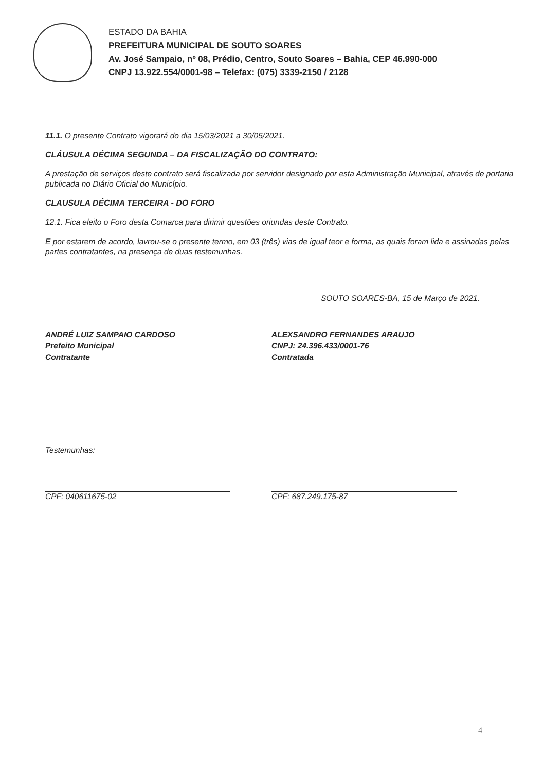ESTADO DA BAHIA
PREFEITURA MUNICIPAL DE SOUTO SOARES
Av. José Sampaio, nº 08, Prédio, Centro, Souto Soares – Bahia, CEP 46.990-000
CNPJ 13.922.554/0001-98 – Telefax: (075) 3339-2150 / 2128
11.1. O presente Contrato vigorará do dia 15/03/2021 a 30/05/2021.
CLÁUSULA DÉCIMA SEGUNDA – DA FISCALIZAÇÃO DO CONTRATO:
A prestação de serviços deste contrato será fiscalizada por servidor designado por esta Administração Municipal, através de portaria publicada no Diário Oficial do Município.
CLAUSULA DÉCIMA TERCEIRA - DO FORO
12.1. Fica eleito o Foro desta Comarca para dirimir questões oriundas deste Contrato.
E por estarem de acordo, lavrou-se o presente termo, em 03 (três) vias de igual teor e forma, as quais foram lida e assinadas pelas partes contratantes, na presença de duas testemunhas.
SOUTO SOARES-BA, 15 de Março de 2021.
ANDRÉ LUIZ SAMPAIO CARDOSO
Prefeito Municipal
Contratante
ALEXSANDRO FERNANDES ARAUJO
CNPJ: 24.396.433/0001-76
Contratada
Testemunhas:
CPF: 040611675-02 CPF: 687.249.175-87
4